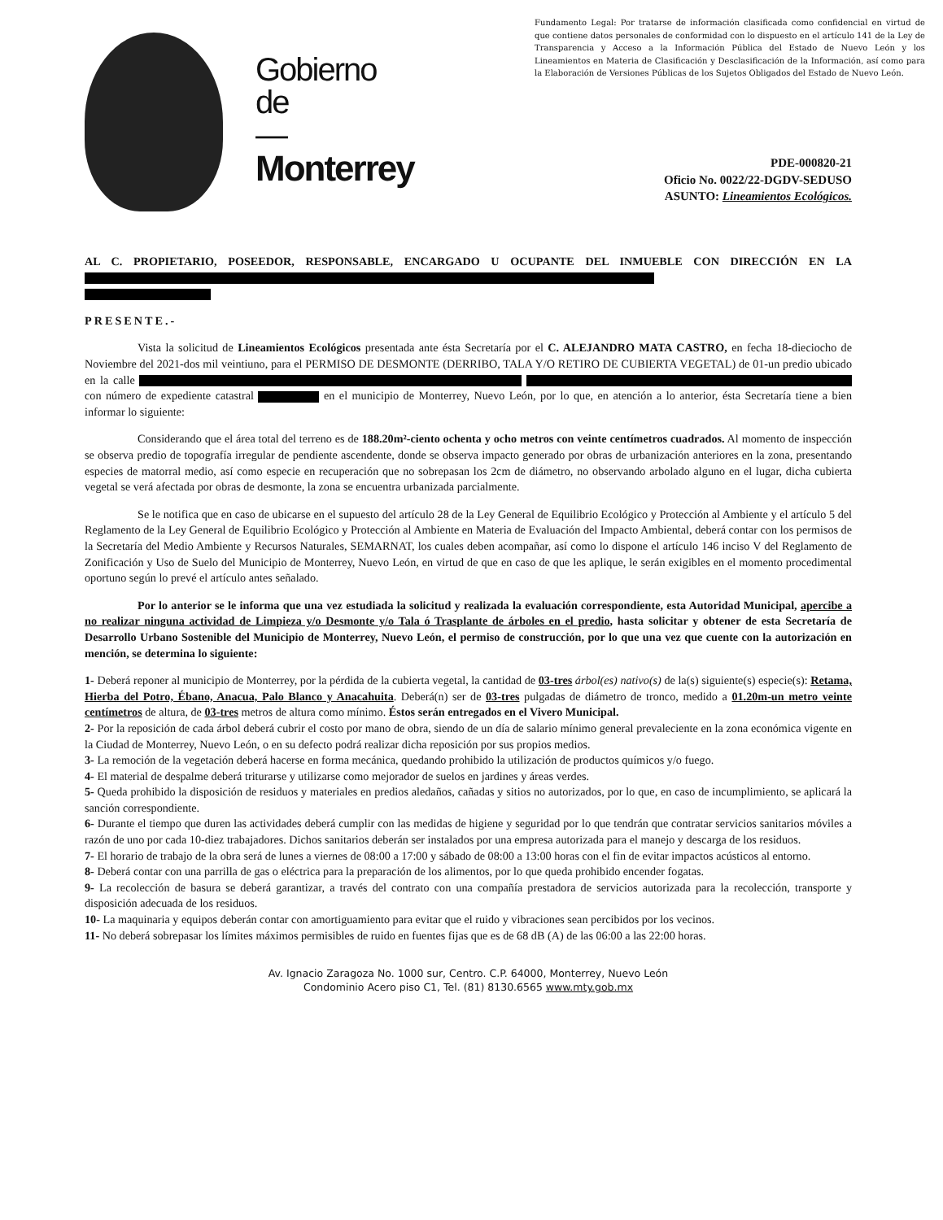Gobierno
de
—
Monterrey
Fundamento Legal: Por tratarse de información clasificada como confidencial en virtud de que contiene datos personales de conformidad con lo dispuesto en el artículo 141 de la Ley de Transparencia y Acceso a la Información Pública del Estado de Nuevo León y los Lineamientos en Materia de Clasificación y Desclasificación de la Información, así como para la Elaboración de Versiones Públicas de los Sujetos Obligados del Estado de Nuevo León.
PDE-000820-21
Oficio No. 0022/22-DGDV-SEDUSO
ASUNTO: Lineamientos Ecológicos.
AL C. PROPIETARIO, POSEEDOR, RESPONSABLE, ENCARGADO U OCUPANTE DEL INMUEBLE CON DIRECCIÓN EN LA
PRESENTE.-
Vista la solicitud de Lineamientos Ecológicos presentada ante ésta Secretaría por el C. ALEJANDRO MATA CASTRO, en fecha 18-dieciocho de Noviembre del 2021-dos mil veintiuno, para el PERMISO DE DESMONTE (DERRIBO, TALA Y/O RETIRO DE CUBIERTA VEGETAL) de 01-un predio ubicado en la calle con número de expediente catastral en el municipio de Monterrey, Nuevo León, por lo que, en atención a lo anterior, ésta Secretaría tiene a bien informar lo siguiente:
Considerando que el área total del terreno es de 188.20m²-ciento ochenta y ocho metros con veinte centímetros cuadrados. Al momento de inspección se observa predio de topografía irregular de pendiente ascendente, donde se observa impacto generado por obras de urbanización anteriores en la zona, presentando especies de matorral medio, así como especie en recuperación que no sobrepasan los 2cm de diámetro, no observando arbolado alguno en el lugar, dicha cubierta vegetal se verá afectada por obras de desmonte, la zona se encuentra urbanizada parcialmente.
Se le notifica que en caso de ubicarse en el supuesto del artículo 28 de la Ley General de Equilibrio Ecológico y Protección al Ambiente y el artículo 5 del Reglamento de la Ley General de Equilibrio Ecológico y Protección al Ambiente en Materia de Evaluación del Impacto Ambiental, deberá contar con los permisos de la Secretaría del Medio Ambiente y Recursos Naturales, SEMARNAT, los cuales deben acompañar, así como lo dispone el artículo 146 inciso V del Reglamento de Zonificación y Uso de Suelo del Municipio de Monterrey, Nuevo León, en virtud de que en caso de que les aplique, le serán exigibles en el momento procedimental oportuno según lo prevé el artículo antes señalado.
Por lo anterior se le informa que una vez estudiada la solicitud y realizada la evaluación correspondiente, esta Autoridad Municipal, apercibe a no realizar ninguna actividad de Limpieza y/o Desmonte y/o Tala ó Trasplante de árboles en el predio, hasta solicitar y obtener de esta Secretaría de Desarrollo Urbano Sostenible del Municipio de Monterrey, Nuevo León, el permiso de construcción, por lo que una vez que cuente con la autorización en mención, se determina lo siguiente:
1- Deberá reponer al municipio de Monterrey, por la pérdida de la cubierta vegetal, la cantidad de 03-tres árbol(es) nativo(s) de la(s) siguiente(s) especie(s): Retama, Hierba del Potro, Ébano, Anacua, Palo Blanco y Anacahuita. Deberá(n) ser de 03-tres pulgadas de diámetro de tronco, medido a 01.20m-un metro veinte centímetros de altura, de 03-tres metros de altura como mínimo. Éstos serán entregados en el Vivero Municipal.
2- Por la reposición de cada árbol deberá cubrir el costo por mano de obra, siendo de un día de salario mínimo general prevaleciente en la zona económica vigente en la Ciudad de Monterrey, Nuevo León, o en su defecto podrá realizar dicha reposición por sus propios medios.
3- La remoción de la vegetación deberá hacerse en forma mecánica, quedando prohibido la utilización de productos químicos y/o fuego.
4- El material de despalme deberá triturarse y utilizarse como mejorador de suelos en jardines y áreas verdes.
5- Queda prohibido la disposición de residuos y materiales en predios aledaños, cañadas y sitios no autorizados, por lo que, en caso de incumplimiento, se aplicará la sanción correspondiente.
6- Durante el tiempo que duren las actividades deberá cumplir con las medidas de higiene y seguridad por lo que tendrán que contratar servicios sanitarios móviles a razón de uno por cada 10-diez trabajadores. Dichos sanitarios deberán ser instalados por una empresa autorizada para el manejo y descarga de los residuos.
7- El horario de trabajo de la obra será de lunes a viernes de 08:00 a 17:00 y sábado de 08:00 a 13:00 horas con el fin de evitar impactos acústicos al entorno.
8- Deberá contar con una parrilla de gas o eléctrica para la preparación de los alimentos, por lo que queda prohibido encender fogatas.
9- La recolección de basura se deberá garantizar, a través del contrato con una compañía prestadora de servicios autorizada para la recolección, transporte y disposición adecuada de los residuos.
10- La maquinaria y equipos deberán contar con amortiguamiento para evitar que el ruido y vibraciones sean percibidos por los vecinos.
11- No deberá sobrepasar los límites máximos permisibles de ruido en fuentes fijas que es de 68 dB (A) de las 06:00 a las 22:00 horas.
Av. Ignacio Zaragoza No. 1000 sur, Centro. C.P. 64000, Monterrey, Nuevo León
Condominio Acero piso C1, Tel. (81) 8130.6565 www.mty.gob.mx